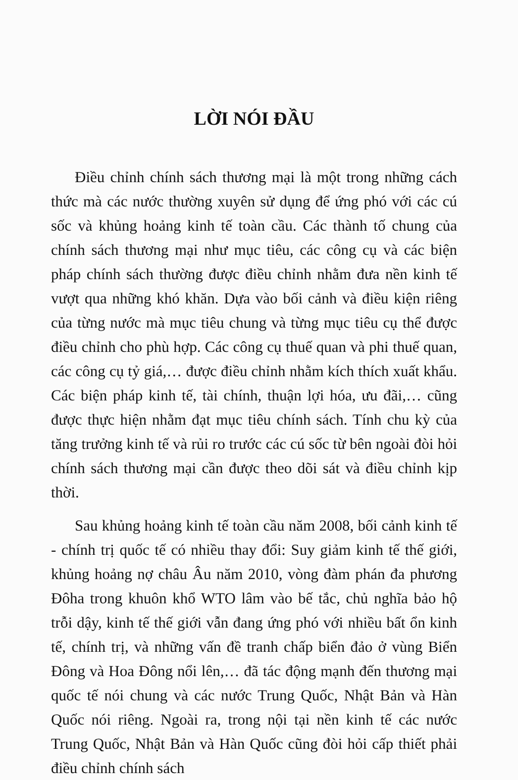LỜI NÓI ĐẦU
Điều chỉnh chính sách thương mại là một trong những cách thức mà các nước thường xuyên sử dụng để ứng phó với các cú sốc và khủng hoảng kinh tế toàn cầu. Các thành tố chung của chính sách thương mại như mục tiêu, các công cụ và các biện pháp chính sách thường được điều chỉnh nhằm đưa nền kinh tế vượt qua những khó khăn. Dựa vào bối cảnh và điều kiện riêng của từng nước mà mục tiêu chung và từng mục tiêu cụ thể được điều chỉnh cho phù hợp. Các công cụ thuế quan và phi thuế quan, các công cụ tỷ giá,… được điều chỉnh nhằm kích thích xuất khẩu. Các biện pháp kinh tế, tài chính, thuận lợi hóa, ưu đãi,… cũng được thực hiện nhằm đạt mục tiêu chính sách. Tính chu kỳ của tăng trưởng kinh tế và rủi ro trước các cú sốc từ bên ngoài đòi hỏi chính sách thương mại cần được theo dõi sát và điều chỉnh kịp thời.
Sau khủng hoảng kinh tế toàn cầu năm 2008, bối cảnh kinh tế - chính trị quốc tế có nhiều thay đổi: Suy giảm kinh tế thế giới, khủng hoảng nợ châu Âu năm 2010, vòng đàm phán đa phương Đôha trong khuôn khổ WTO lâm vào bế tắc, chủ nghĩa bảo hộ trỗi dậy, kinh tế thế giới vẫn đang ứng phó với nhiều bất ổn kinh tế, chính trị, và những vấn đề tranh chấp biển đảo ở vùng Biển Đông và Hoa Đông nổi lên,… đã tác động mạnh đến thương mại quốc tế nói chung và các nước Trung Quốc, Nhật Bản và Hàn Quốc nói riêng. Ngoài ra, trong nội tại nền kinh tế các nước Trung Quốc, Nhật Bản và Hàn Quốc cũng đòi hỏi cấp thiết phải điều chỉnh chính sách